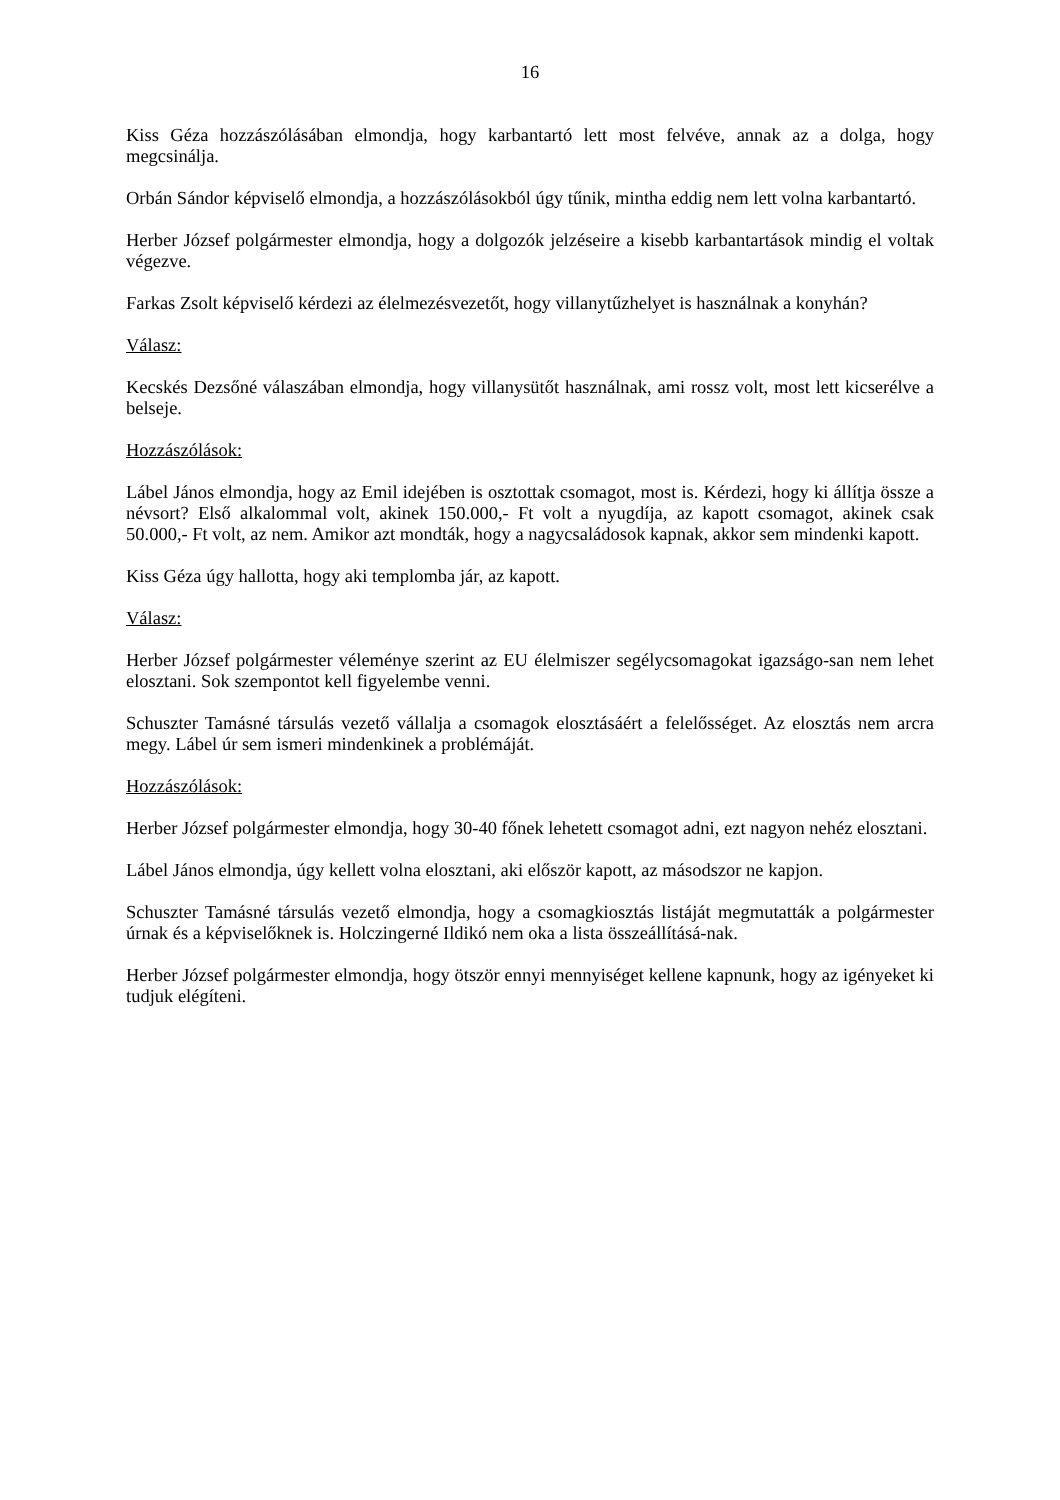16
Kiss Géza hozzászólásában elmondja, hogy karbantartó lett most felvéve, annak az a dolga, hogy megcsinálja.
Orbán Sándor képviselő elmondja, a hozzászólásokból úgy tűnik, mintha eddig nem lett volna karbantartó.
Herber József polgármester elmondja, hogy a dolgozók jelzéseire a kisebb karbantartások mindig el voltak végezve.
Farkas Zsolt képviselő kérdezi az élelmezésvezetőt, hogy villanytűzhelyet is használnak a konyhán?
Válasz:
Kecskés Dezsőné válaszában elmondja, hogy villanysütőt használnak, ami rossz volt, most lett kicserélve a belseje.
Hozzászólások:
Lábel János elmondja, hogy az Emil idejében is osztottak csomagot, most is. Kérdezi, hogy ki állítja össze a névsort? Első alkalommal volt, akinek 150.000,- Ft volt a nyugdíja, az kapott csomagot, akinek csak 50.000,- Ft volt, az nem. Amikor azt mondták, hogy a nagycsaládosok kapnak, akkor sem mindenki kapott.
Kiss Géza úgy hallotta, hogy aki templomba jár, az kapott.
Válasz:
Herber József polgármester véleménye szerint az EU élelmiszer segélycsomagokat igazságo-san nem lehet elosztani. Sok szempontot kell figyelembe venni.
Schuszter Tamásné társulás vezető vállalja a csomagok elosztásáért a felelősséget. Az elosztás nem arcra megy. Lábel úr sem ismeri mindenkinek a problémáját.
Hozzászólások:
Herber József polgármester elmondja, hogy 30-40 főnek lehetett csomagot adni, ezt nagyon nehéz elosztani.
Lábel János elmondja, úgy kellett volna elosztani, aki először kapott, az másodszor ne kapjon.
Schuszter Tamásné társulás vezető elmondja, hogy a csomagkiosztás listáját megmutatták a polgármester úrnak és a képviselőknek is. Holczingerné Ildikó nem oka a lista összeállításá-nak.
Herber József polgármester elmondja, hogy ötször ennyi mennyiséget kellene kapnunk, hogy az igényeket ki tudjuk elégíteni.